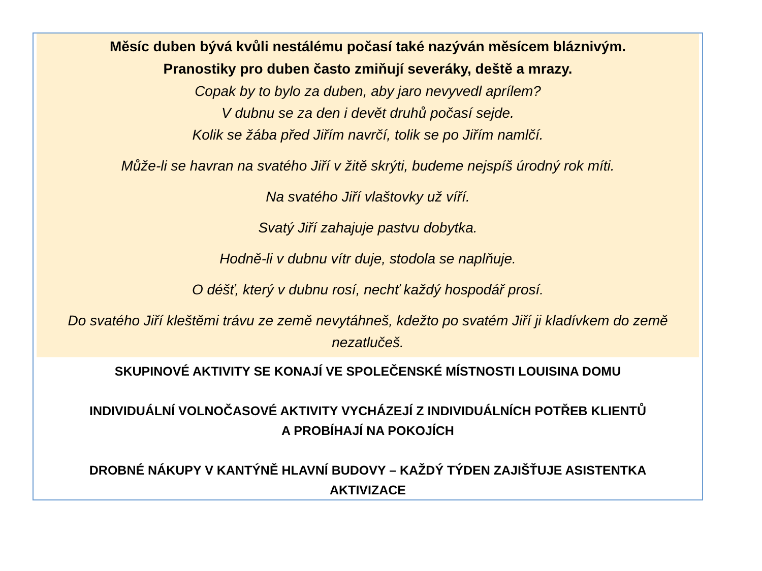Měsíc duben bývá kvůli nestálému počasí také nazýván měsícem bláznivým.
Pranostiky pro duben často zmiňují severáky, deště a mrazy.
Copak by to bylo za duben, aby jaro nevyvedl aprílem?
V dubnu se za den i devět druhů počasí sejde.
Kolik se žába před Jiřím navrčí, tolik se po Jiřím namlčí.
Může-li se havran na svatého Jiří v žitě skrýti, budeme nejspíš úrodný rok míti.
Na svatého Jiří vlaštovky už víří.
Svatý Jiří zahajuje pastvu dobytka.
Hodně-li v dubnu vítr duje, stodola se naplňuje.
O déšť, který v dubnu rosí, nechť každý hospodář prosí.
Do svatého Jiří kleštěmi trávu ze země nevytáhneš, kdežto po svatém Jiří ji kladívkem do země nezatlučeš.
SKUPINOVÉ AKTIVITY SE KONAJÍ VE SPOLEČENSKÉ MÍSTNOSTI LOUISINA DOMU
INDIVIDUÁLNÍ VOLNOČASOVÉ AKTIVITY VYCHÁZEJÍ Z INDIVIDUÁLNÍCH POTŘEB KLIENTŮ
A PROBÍHAJÍ NA POKOJÍCH
DROBNÉ NÁKUPY V KANTÝNĚ HLAVNÍ BUDOVY – KAŽDÝ TÝDEN ZAJIŠŤUJE ASISTENTKA
AKTIVIZACE